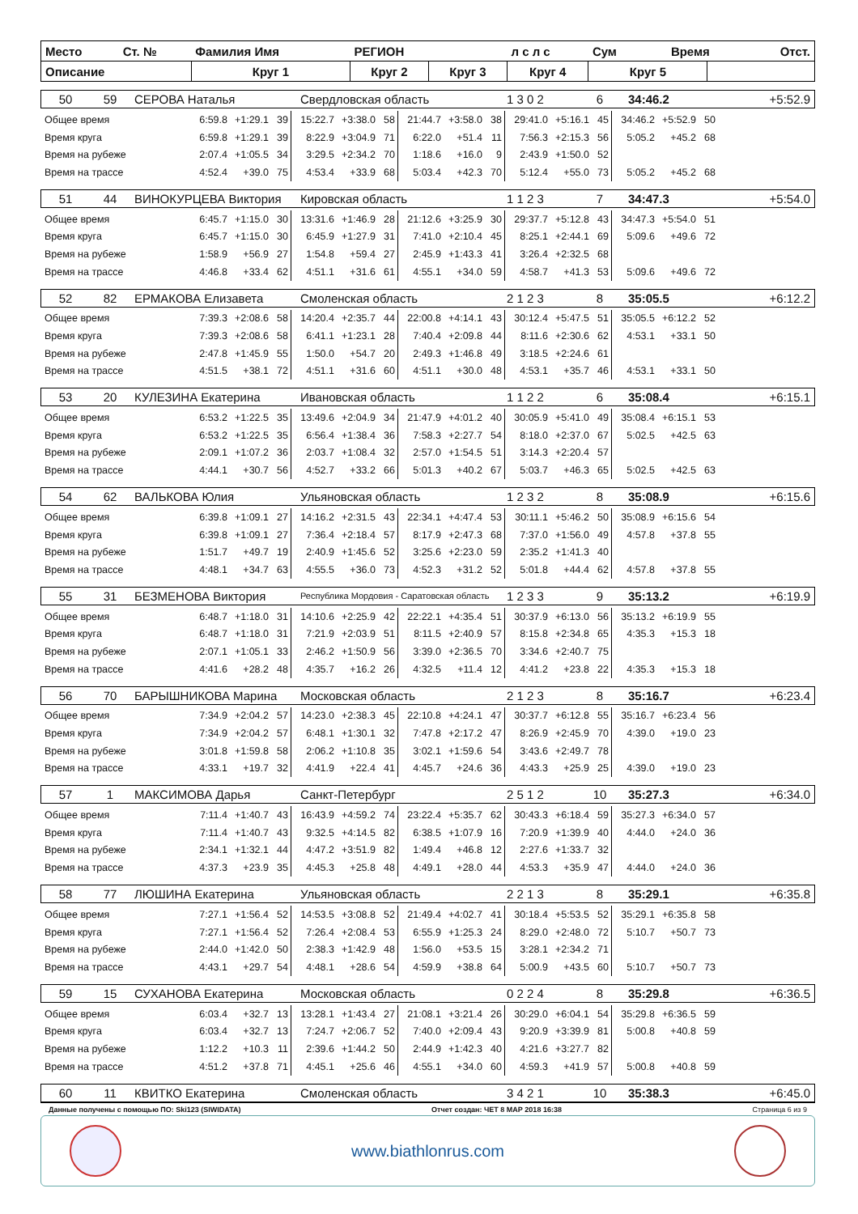| Место | Ст. № | Фамилия Имя | РЕГИОН | | л с л с | Сум | Время | | Отст. |
| Описание | | Круг 1 | Круг 2 | Круг 3 | Круг 4 | Круг 5 | | | |
| 50 | 59 | СЕРОВА Наталья | Свердловская область | 1 3 0 2 | 6 | 34:46.2 | +5:52.9 |
| Общее время | 6:59.8 | +1:29.1 | 39 | 15:22.7 | +3:38.0 | 58 | 21:44.7 | +3:58.0 | 38 | 29:41.0 | +5:16.1 | 45 | 34:46.2 | +5:52.9 | 50 |
| Время круга | 6:59.8 | +1:29.1 | 39 | 8:22.9 | +3:04.9 | 71 | 6:22.0 | +51.4 | 11 | 7:56.3 | +2:15.3 | 56 | 5:05.2 | +45.2 | 68 |
| Время на рубеже | 2:07.4 | +1:05.5 | 34 | 3:29.5 | +2:34.2 | 70 | 1:18.6 | +16.0 | 9 | 2:43.9 | +1:50.0 | 52 | | | |
| Время на трассе | 4:52.4 | +39.0 | 75 | 4:53.4 | +33.9 | 68 | 5:03.4 | +42.3 | 70 | 5:12.4 | +55.0 | 73 | 5:05.2 | +45.2 | 68 |
| 51 | 44 | ВИНОКУРЦЕВА Виктория | Кировская область | 1 1 2 3 | 7 | 34:47.3 | +5:54.0 |
| Общее время | 6:45.7 | +1:15.0 | 30 | 13:31.6 | +1:46.9 | 28 | 21:12.6 | +3:25.9 | 30 | 29:37.7 | +5:12.8 | 43 | 34:47.3 | +5:54.0 | 51 |
| Время круга | 6:45.7 | +1:15.0 | 30 | 6:45.9 | +1:27.9 | 31 | 7:41.0 | +2:10.4 | 45 | 8:25.1 | +2:44.1 | 69 | 5:09.6 | +49.6 | 72 |
| Время на рубеже | 1:58.9 | +56.9 | 27 | 1:54.8 | +59.4 | 27 | 2:45.9 | +1:43.3 | 41 | 3:26.4 | +2:32.5 | 68 | | | |
| Время на трассе | 4:46.8 | +33.4 | 62 | 4:51.1 | +31.6 | 61 | 4:55.1 | +34.0 | 59 | 4:58.7 | +41.3 | 53 | 5:09.6 | +49.6 | 72 |
| 52 | 82 | ЕРМАКОВА Елизавета | Смоленская область | 2 1 2 3 | 8 | 35:05.5 | +6:12.2 |
| Общее время | 7:39.3 | +2:08.6 | 58 | 14:20.4 | +2:35.7 | 44 | 22:00.8 | +4:14.1 | 43 | 30:12.4 | +5:47.5 | 51 | 35:05.5 | +6:12.2 | 52 |
| Время круга | 7:39.3 | +2:08.6 | 58 | 6:41.1 | +1:23.1 | 28 | 7:40.4 | +2:09.8 | 44 | 8:11.6 | +2:30.6 | 62 | 4:53.1 | +33.1 | 50 |
| Время на рубеже | 2:47.8 | +1:45.9 | 55 | 1:50.0 | +54.7 | 20 | 2:49.3 | +1:46.8 | 49 | 3:18.5 | +2:24.6 | 61 | | | |
| Время на трассе | 4:51.5 | +38.1 | 72 | 4:51.1 | +31.6 | 60 | 4:51.1 | +30.0 | 48 | 4:53.1 | +35.7 | 46 | 4:53.1 | +33.1 | 50 |
| 53 | 20 | КУЛЕЗИНА Екатерина | Ивановская область | 1 1 2 2 | 6 | 35:08.4 | +6:15.1 |
| Общее время | 6:53.2 | +1:22.5 | 35 | 13:49.6 | +2:04.9 | 34 | 21:47.9 | +4:01.2 | 40 | 30:05.9 | +5:41.0 | 49 | 35:08.4 | +6:15.1 | 53 |
| Время круга | 6:53.2 | +1:22.5 | 35 | 6:56.4 | +1:38.4 | 36 | 7:58.3 | +2:27.7 | 54 | 8:18.0 | +2:37.0 | 67 | 5:02.5 | +42.5 | 63 |
| Время на рубеже | 2:09.1 | +1:07.2 | 36 | 2:03.7 | +1:08.4 | 32 | 2:57.0 | +1:54.5 | 51 | 3:14.3 | +2:20.4 | 57 | | | |
| Время на трассе | 4:44.1 | +30.7 | 56 | 4:52.7 | +33.2 | 66 | 5:01.3 | +40.2 | 67 | 5:03.7 | +46.3 | 65 | 5:02.5 | +42.5 | 63 |
| 54 | 62 | ВАЛЬКОВА Юлия | Ульяновская область | 1 2 3 2 | 8 | 35:08.9 | +6:15.6 |
| Общее время | 6:39.8 | +1:09.1 | 27 | 14:16.2 | +2:31.5 | 43 | 22:34.1 | +4:47.4 | 53 | 30:11.1 | +5:46.2 | 50 | 35:08.9 | +6:15.6 | 54 |
| Время круга | 6:39.8 | +1:09.1 | 27 | 7:36.4 | +2:18.4 | 57 | 8:17.9 | +2:47.3 | 68 | 7:37.0 | +1:56.0 | 49 | 4:57.8 | +37.8 | 55 |
| Время на рубеже | 1:51.7 | +49.7 | 19 | 2:40.9 | +1:45.6 | 52 | 3:25.6 | +2:23.0 | 59 | 2:35.2 | +1:41.3 | 40 | | | |
| Время на трассе | 4:48.1 | +34.7 | 63 | 4:55.5 | +36.0 | 73 | 4:52.3 | +31.2 | 52 | 5:01.8 | +44.4 | 62 | 4:57.8 | +37.8 | 55 |
| 55 | 31 | БЕЗМЕНОВА Виктория | Республика Мордовия - Саратовская область | 1 2 3 3 | 9 | 35:13.2 | +6:19.9 |
| Общее время | 6:48.7 | +1:18.0 | 31 | 14:10.6 | +2:25.9 | 42 | 22:22.1 | +4:35.4 | 51 | 30:37.9 | +6:13.0 | 56 | 35:13.2 | +6:19.9 | 55 |
| Время круга | 6:48.7 | +1:18.0 | 31 | 7:21.9 | +2:03.9 | 51 | 8:11.5 | +2:40.9 | 57 | 8:15.8 | +2:34.8 | 65 | 4:35.3 | +15.3 | 18 |
| Время на рубеже | 2:07.1 | +1:05.1 | 33 | 2:46.2 | +1:50.9 | 56 | 3:39.0 | +2:36.5 | 70 | 3:34.6 | +2:40.7 | 75 | | | |
| Время на трассе | 4:41.6 | +28.2 | 48 | 4:35.7 | +16.2 | 26 | 4:32.5 | +11.4 | 12 | 4:41.2 | +23.8 | 22 | 4:35.3 | +15.3 | 18 |
| 56 | 70 | БАРЫШНИКОВА Марина | Московская область | 2 1 2 3 | 8 | 35:16.7 | +6:23.4 |
| Общее время | 7:34.9 | +2:04.2 | 57 | 14:23.0 | +2:38.3 | 45 | 22:10.8 | +4:24.1 | 47 | 30:37.7 | +6:12.8 | 55 | 35:16.7 | +6:23.4 | 56 |
| Время круга | 7:34.9 | +2:04.2 | 57 | 6:48.1 | +1:30.1 | 32 | 7:47.8 | +2:17.2 | 47 | 8:26.9 | +2:45.9 | 70 | 4:39.0 | +19.0 | 23 |
| Время на рубеже | 3:01.8 | +1:59.8 | 58 | 2:06.2 | +1:10.8 | 35 | 3:02.1 | +1:59.6 | 54 | 3:43.6 | +2:49.7 | 78 | | | |
| Время на трассе | 4:33.1 | +19.7 | 32 | 4:41.9 | +22.4 | 41 | 4:45.7 | +24.6 | 36 | 4:43.3 | +25.9 | 25 | 4:39.0 | +19.0 | 23 |
| 57 | 1 | МАКСИМОВА Дарья | Санкт-Петербург | 2 5 1 2 | 10 | 35:27.3 | +6:34.0 |
| Общее время | 7:11.4 | +1:40.7 | 43 | 16:43.9 | +4:59.2 | 74 | 23:22.4 | +5:35.7 | 62 | 30:43.3 | +6:18.4 | 59 | 35:27.3 | +6:34.0 | 57 |
| Время круга | 7:11.4 | +1:40.7 | 43 | 9:32.5 | +4:14.5 | 82 | 6:38.5 | +1:07.9 | 16 | 7:20.9 | +1:39.9 | 40 | 4:44.0 | +24.0 | 36 |
| Время на рубеже | 2:34.1 | +1:32.1 | 44 | 4:47.2 | +3:51.9 | 82 | 1:49.4 | +46.8 | 12 | 2:27.6 | +1:33.7 | 32 | | | |
| Время на трассе | 4:37.3 | +23.9 | 35 | 4:45.3 | +25.8 | 48 | 4:49.1 | +28.0 | 44 | 4:53.3 | +35.9 | 47 | 4:44.0 | +24.0 | 36 |
| 58 | 77 | ЛЮШИНА Екатерина | Ульяновская область | 2 2 1 3 | 8 | 35:29.1 | +6:35.8 |
| Общее время | 7:27.1 | +1:56.4 | 52 | 14:53.5 | +3:08.8 | 52 | 21:49.4 | +4:02.7 | 41 | 30:18.4 | +5:53.5 | 52 | 35:29.1 | +6:35.8 | 58 |
| Время круга | 7:27.1 | +1:56.4 | 52 | 7:26.4 | +2:08.4 | 53 | 6:55.9 | +1:25.3 | 24 | 8:29.0 | +2:48.0 | 72 | 5:10.7 | +50.7 | 73 |
| Время на рубеже | 2:44.0 | +1:42.0 | 50 | 2:38.3 | +1:42.9 | 48 | 1:56.0 | +53.5 | 15 | 3:28.1 | +2:34.2 | 71 | | | |
| Время на трассе | 4:43.1 | +29.7 | 54 | 4:48.1 | +28.6 | 54 | 4:59.9 | +38.8 | 64 | 5:00.9 | +43.5 | 60 | 5:10.7 | +50.7 | 73 |
| 59 | 15 | СУХАНОВА Екатерина | Московская область | 0 2 2 4 | 8 | 35:29.8 | +6:36.5 |
| Общее время | 6:03.4 | +32.7 | 13 | 13:28.1 | +1:43.4 | 27 | 21:08.1 | +3:21.4 | 26 | 30:29.0 | +6:04.1 | 54 | 35:29.8 | +6:36.5 | 59 |
| Время круга | 6:03.4 | +32.7 | 13 | 7:24.7 | +2:06.7 | 52 | 7:40.0 | +2:09.4 | 43 | 9:20.9 | +3:39.9 | 81 | 5:00.8 | +40.8 | 59 |
| Время на рубеже | 1:12.2 | +10.3 | 11 | 2:39.6 | +1:44.2 | 50 | 2:44.9 | +1:42.3 | 40 | 4:21.6 | +3:27.7 | 82 | | | |
| Время на трассе | 4:51.2 | +37.8 | 71 | 4:45.1 | +25.6 | 46 | 4:55.1 | +34.0 | 60 | 4:59.3 | +41.9 | 57 | 5:00.8 | +40.8 | 59 |
| 60 | 11 | КВИТКО Екатерина | Смоленская область | 3 4 2 1 | 10 | 35:38.3 | +6:45.0 |
Данные получены с помощью ПО: Ski123 (SIWIDATA) Отчет создан: ЧЕТ 8 МАР 2018 16:38 Страница 6 из 9
www.biathlonrus.com